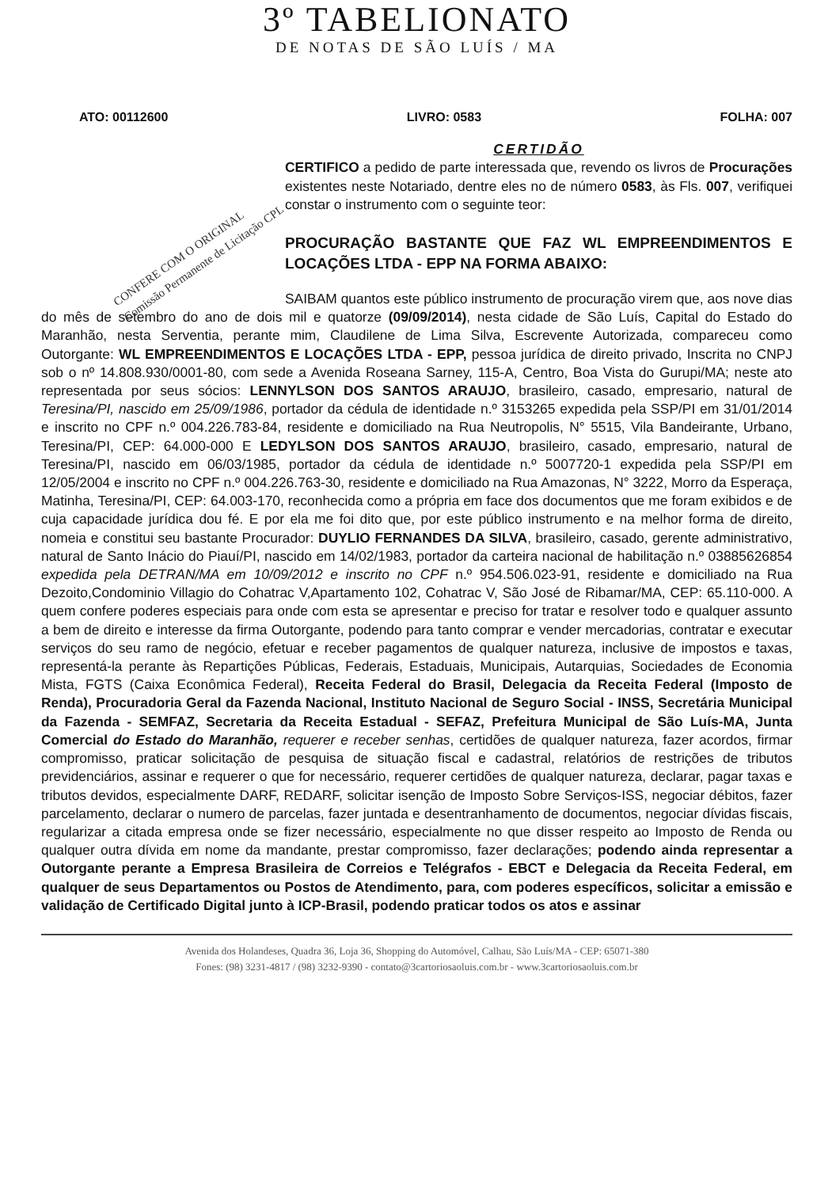3º TABELIONATO
DE NOTAS DE SÃO LUÍS / MA
ATO: 00112600 LIVRO: 0583 FOLHA: 007
CERTIDÃO
CERTIFICO a pedido de parte interessada que, revendo os livros de Procurações existentes neste Notariado, dentre eles no de número 0583, às Fls. 007, verifiquei constar o instrumento com o seguinte teor:
PROCURAÇÃO BASTANTE QUE FAZ WL EMPREENDIMENTOS E LOCAÇÕES LTDA - EPP NA FORMA ABAIXO:
CONFERE COM O ORIGINAL
Comissão Permanente de Licitação CPL
SAIBAM quantos este público instrumento de procuração virem que, aos nove dias do mês de setembro do ano de dois mil e quatorze (09/09/2014), nesta cidade de São Luís, Capital do Estado do Maranhão, nesta Serventia, perante mim, Claudilene de Lima Silva, Escrevente Autorizada, compareceu como Outorgante: WL EMPREENDIMENTOS E LOCAÇÕES LTDA - EPP, pessoa jurídica de direito privado, Inscrita no CNPJ sob o nº 14.808.930/0001-80, com sede a Avenida Roseana Sarney, 115-A, Centro, Boa Vista do Gurupi/MA; neste ato representada por seus sócios: LENNYLSON DOS SANTOS ARAUJO, brasileiro, casado, empresario, natural de Teresina/PI, nascido em 25/09/1986, portador da cédula de identidade n.º 3153265 expedida pela SSP/PI em 31/01/2014 e inscrito no CPF n.º 004.226.783-84, residente e domiciliado na Rua Neutropolis, N° 5515, Vila Bandeirante, Urbano, Teresina/PI, CEP: 64.000-000 E LEDYLSON DOS SANTOS ARAUJO, brasileiro, casado, empresario, natural de Teresina/PI, nascido em 06/03/1985, portador da cédula de identidade n.º 5007720-1 expedida pela SSP/PI em 12/05/2004 e inscrito no CPF n.º 004.226.763-30, residente e domiciliado na Rua Amazonas, N° 3222, Morro da Esperaça, Matinha, Teresina/PI, CEP: 64.003-170, reconhecida como a própria em face dos documentos que me foram exibidos e de cuja capacidade jurídica dou fé. E por ela me foi dito que, por este público instrumento e na melhor forma de direito, nomeia e constitui seu bastante Procurador: DUYLIO FERNANDES DA SILVA, brasileiro, casado, gerente administrativo, natural de Santo Inácio do Piauí/PI, nascido em 14/02/1983, portador da carteira nacional de habilitação n.º 03885626854 expedida pela DETRAN/MA em 10/09/2012 e inscrito no CPF n.º 954.506.023-91, residente e domiciliado na Rua Dezoito,Condominio Villagio do Cohatrac V,Apartamento 102, Cohatrac V, São José de Ribamar/MA, CEP: 65.110-000. A quem confere poderes especiais para onde com esta se apresentar e preciso for tratar e resolver todo e qualquer assunto a bem de direito e interesse da firma Outorgante, podendo para tanto comprar e vender mercadorias, contratar e executar serviços do seu ramo de negócio, efetuar e receber pagamentos de qualquer natureza, inclusive de impostos e taxas, representá-la perante às Repartições Públicas, Federais, Estaduais, Municipais, Autarquias, Sociedades de Economia Mista, FGTS (Caixa Econômica Federal), Receita Federal do Brasil, Delegacia da Receita Federal (Imposto de Renda), Procuradoria Geral da Fazenda Nacional, Instituto Nacional de Seguro Social - INSS, Secretária Municipal da Fazenda - SEMFAZ, Secretaria da Receita Estadual - SEFAZ, Prefeitura Municipal de São Luís-MA, Junta Comercial do Estado do Maranhão, requerer e receber senhas, certidões de qualquer natureza, fazer acordos, firmar compromisso, praticar solicitação de pesquisa de situação fiscal e cadastral, relatórios de restrições de tributos previdenciários, assinar e requerer o que for necessário, requerer certidões de qualquer natureza, declarar, pagar taxas e tributos devidos, especialmente DARF, REDARF, solicitar isenção de Imposto Sobre Serviços-ISS, negociar débitos, fazer parcelamento, declarar o numero de parcelas, fazer juntada e desentranhamento de documentos, negociar dívidas fiscais, regularizar a citada empresa onde se fizer necessário, especialmente no que disser respeito ao Imposto de Renda ou qualquer outra dívida em nome da mandante, prestar compromisso, fazer declarações; podendo ainda representar a Outorgante perante a Empresa Brasileira de Correios e Telégrafos - EBCT e Delegacia da Receita Federal, em qualquer de seus Departamentos ou Postos de Atendimento, para, com poderes específicos, solicitar a emissão e validação de Certificado Digital junto à ICP-Brasil, podendo praticar todos os atos e assinar
Avenida dos Holandeses, Quadra 36, Loja 36, Shopping do Automóvel, Calhau, São Luís/MA - CEP: 65071-380
Fones: (98) 3231-4817 / (98) 3232-9390 - contato@3cartoriosaoluis.com.br - www.3cartoriosaoluis.com.br